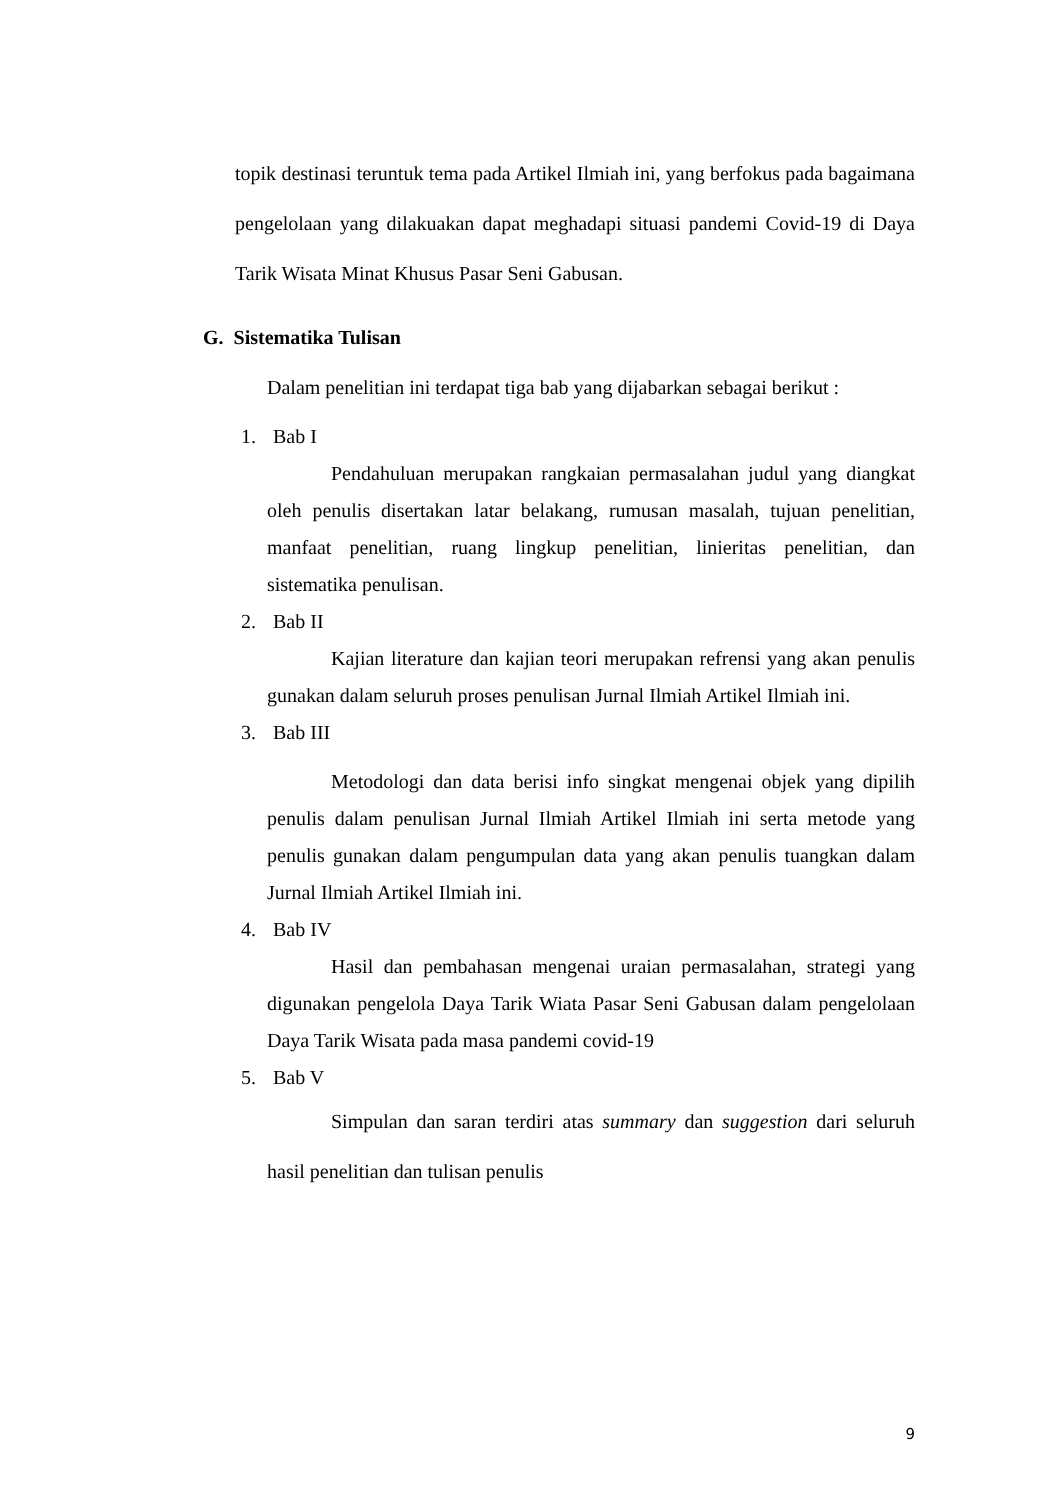topik destinasi teruntuk tema pada Artikel Ilmiah ini, yang berfokus pada bagaimana pengelolaan yang dilakuakan dapat meghadapi situasi pandemi Covid-19 di Daya Tarik Wisata Minat Khusus Pasar Seni Gabusan.
G. Sistematika Tulisan
Dalam penelitian ini terdapat tiga bab yang dijabarkan sebagai berikut :
1. Bab I
Pendahuluan merupakan rangkaian permasalahan judul yang diangkat oleh penulis disertakan latar belakang, rumusan masalah, tujuan penelitian, manfaat penelitian, ruang lingkup penelitian, linieritas penelitian, dan sistematika penulisan.
2. Bab II
Kajian literature dan kajian teori merupakan refrensi yang akan penulis gunakan dalam seluruh proses penulisan Jurnal Ilmiah Artikel Ilmiah ini.
3. Bab III
Metodologi dan data berisi info singkat mengenai objek yang dipilih penulis dalam penulisan Jurnal Ilmiah Artikel Ilmiah ini serta metode yang penulis gunakan dalam pengumpulan data yang akan penulis tuangkan dalam Jurnal Ilmiah Artikel Ilmiah ini.
4. Bab IV
Hasil dan pembahasan mengenai uraian permasalahan, strategi yang digunakan pengelola Daya Tarik Wiata Pasar Seni Gabusan dalam pengelolaan Daya Tarik Wisata pada masa pandemi covid-19
5. Bab V
Simpulan dan saran terdiri atas summary dan suggestion dari seluruh hasil penelitian dan tulisan penulis
9